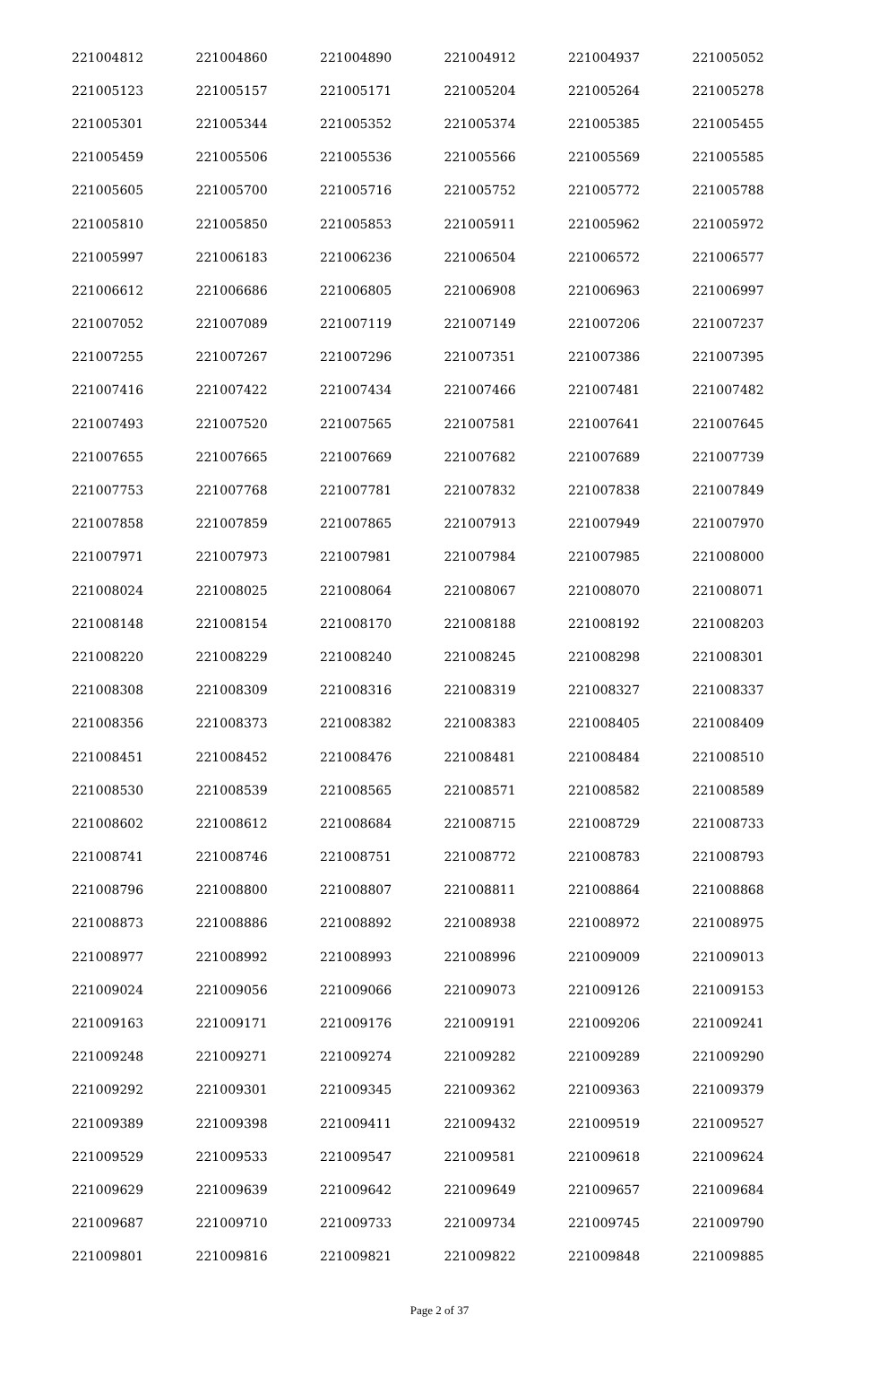| 221004812 | 221004860 | 221004890 | 221004912 | 221004937 | 221005052 |
| 221005123 | 221005157 | 221005171 | 221005204 | 221005264 | 221005278 |
| 221005301 | 221005344 | 221005352 | 221005374 | 221005385 | 221005455 |
| 221005459 | 221005506 | 221005536 | 221005566 | 221005569 | 221005585 |
| 221005605 | 221005700 | 221005716 | 221005752 | 221005772 | 221005788 |
| 221005810 | 221005850 | 221005853 | 221005911 | 221005962 | 221005972 |
| 221005997 | 221006183 | 221006236 | 221006504 | 221006572 | 221006577 |
| 221006612 | 221006686 | 221006805 | 221006908 | 221006963 | 221006997 |
| 221007052 | 221007089 | 221007119 | 221007149 | 221007206 | 221007237 |
| 221007255 | 221007267 | 221007296 | 221007351 | 221007386 | 221007395 |
| 221007416 | 221007422 | 221007434 | 221007466 | 221007481 | 221007482 |
| 221007493 | 221007520 | 221007565 | 221007581 | 221007641 | 221007645 |
| 221007655 | 221007665 | 221007669 | 221007682 | 221007689 | 221007739 |
| 221007753 | 221007768 | 221007781 | 221007832 | 221007838 | 221007849 |
| 221007858 | 221007859 | 221007865 | 221007913 | 221007949 | 221007970 |
| 221007971 | 221007973 | 221007981 | 221007984 | 221007985 | 221008000 |
| 221008024 | 221008025 | 221008064 | 221008067 | 221008070 | 221008071 |
| 221008148 | 221008154 | 221008170 | 221008188 | 221008192 | 221008203 |
| 221008220 | 221008229 | 221008240 | 221008245 | 221008298 | 221008301 |
| 221008308 | 221008309 | 221008316 | 221008319 | 221008327 | 221008337 |
| 221008356 | 221008373 | 221008382 | 221008383 | 221008405 | 221008409 |
| 221008451 | 221008452 | 221008476 | 221008481 | 221008484 | 221008510 |
| 221008530 | 221008539 | 221008565 | 221008571 | 221008582 | 221008589 |
| 221008602 | 221008612 | 221008684 | 221008715 | 221008729 | 221008733 |
| 221008741 | 221008746 | 221008751 | 221008772 | 221008783 | 221008793 |
| 221008796 | 221008800 | 221008807 | 221008811 | 221008864 | 221008868 |
| 221008873 | 221008886 | 221008892 | 221008938 | 221008972 | 221008975 |
| 221008977 | 221008992 | 221008993 | 221008996 | 221009009 | 221009013 |
| 221009024 | 221009056 | 221009066 | 221009073 | 221009126 | 221009153 |
| 221009163 | 221009171 | 221009176 | 221009191 | 221009206 | 221009241 |
| 221009248 | 221009271 | 221009274 | 221009282 | 221009289 | 221009290 |
| 221009292 | 221009301 | 221009345 | 221009362 | 221009363 | 221009379 |
| 221009389 | 221009398 | 221009411 | 221009432 | 221009519 | 221009527 |
| 221009529 | 221009533 | 221009547 | 221009581 | 221009618 | 221009624 |
| 221009629 | 221009639 | 221009642 | 221009649 | 221009657 | 221009684 |
| 221009687 | 221009710 | 221009733 | 221009734 | 221009745 | 221009790 |
| 221009801 | 221009816 | 221009821 | 221009822 | 221009848 | 221009885 |
Page 2 of 37